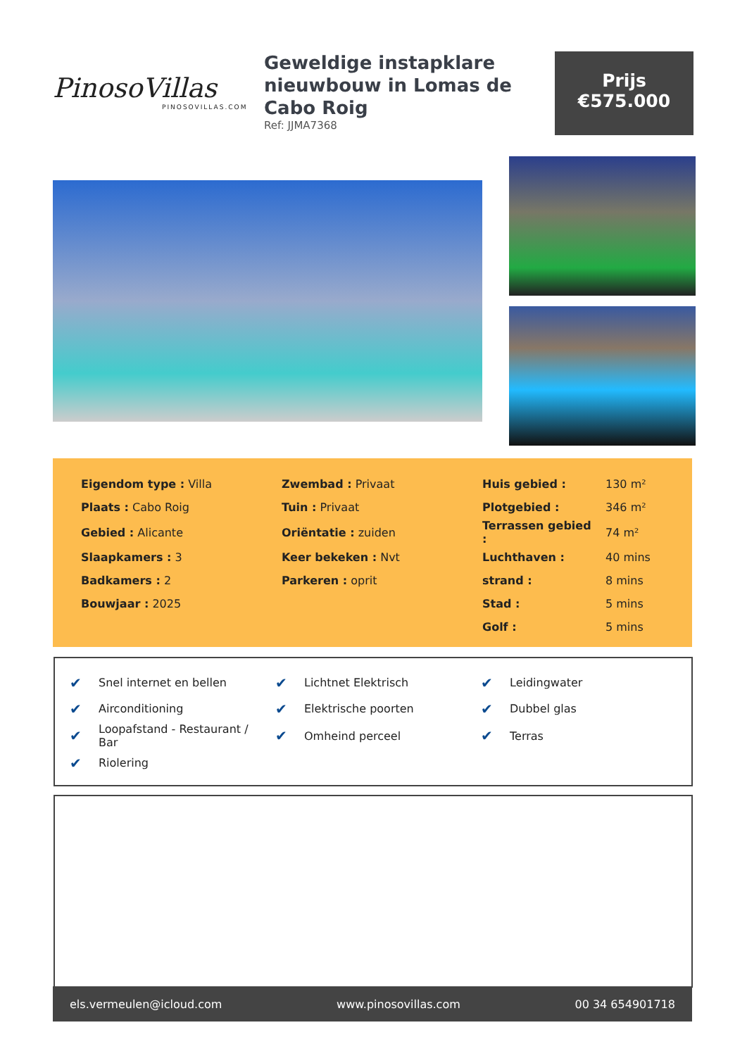PinosoVillas
PINOSOVILLAS.COM
Geweldige instapklare nieuwbouw in Lomas de Cabo Roig
Ref: JJMA7368
Prijs
€575.000
| Eigendom type : Villa | Zwembad : Privaat | Huis gebied : | 130 m² |
| Plaats : Cabo Roig | Tuin : Privaat | Plotgebied : | 346 m² |
| Gebied : Alicante | Oriëntatie : zuiden | Terrassen gebied : | 74 m² |
| Slaapkamers : 3 | Keer bekeken : Nvt | Luchthaven : | 40 mins |
| Badkamers : 2 | Parkeren : oprit | strand : | 8 mins |
| Bouwjaar : 2025 | | Stad : | 5 mins |
| | | Golf : | 5 mins |
| ✔ | Snel internet en bellen | ✔ | Lichtnet Elektrisch | ✔ | Leidingwater |
| ✔ | Airconditioning | ✔ | Elektrische poorten | ✔ | Dubbel glas |
| ✔ | Loopafstand - Restaurant / Bar | ✔ | Omheind perceel | ✔ | Terras |
| ✔ | Riolering | | | | |
els.vermeulen@icloud.com www.pinosovillas.com 00 34 654901718